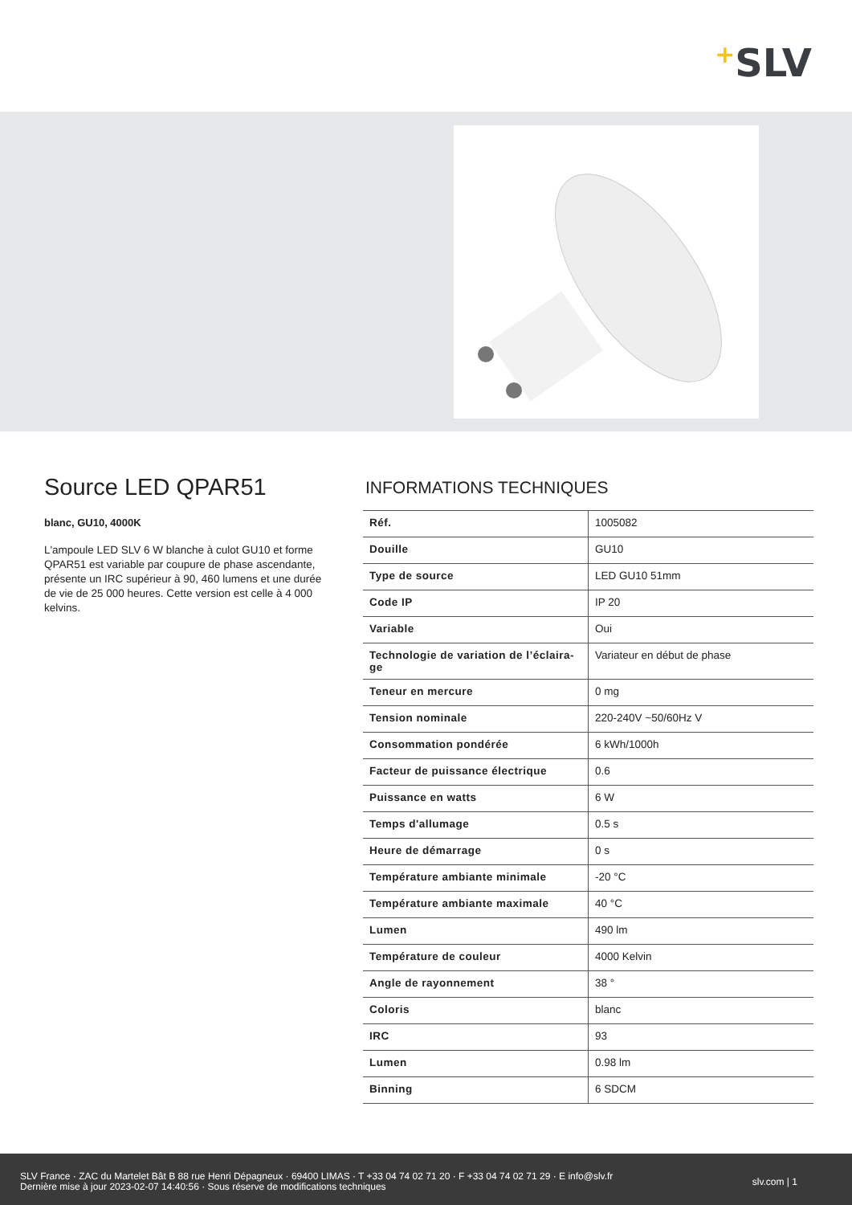+SLV
Source LED QPAR51
blanc, GU10, 4000K
L'ampoule LED SLV 6 W blanche à culot GU10 et forme QPAR51 est variable par coupure de phase ascendante, présente un IRC supérieur à 90, 460 lumens et une durée de vie de 25 000 heures. Cette version est celle à 4 000 kelvins.
INFORMATIONS TECHNIQUES
| Réf. | 1005082 |
| Douille | GU10 |
| Type de source | LED GU10 51mm |
| Code IP | IP 20 |
| Variable | Oui |
| Technologie de variation de l’éclaira-ge | Variateur en début de phase |
| Teneur en mercure | 0 mg |
| Tension nominale | 220-240V ~50/60Hz V |
| Consommation pondérée | 6 kWh/1000h |
| Facteur de puissance électrique | 0.6 |
| Puissance en watts | 6 W |
| Temps d'allumage | 0.5 s |
| Heure de démarrage | 0 s |
| Température ambiante minimale | -20 °C |
| Température ambiante maximale | 40 °C |
| Lumen | 490 lm |
| Température de couleur | 4000 Kelvin |
| Angle de rayonnement | 38 ° |
| Coloris | blanc |
| IRC | 93 |
| Lumen | 0.98 lm |
| Binning | 6 SDCM |
SLV France · ZAC du Martelet Bât B 88 rue Henri Dépagneux · 69400 LIMAS · T +33 04 74 02 71 20 · F +33 04 74 02 71 29 · E info@slv.fr
Dernière mise à jour 2023-02-07 14:40:56 · Sous réserve de modifications techniques
slv.com | 1